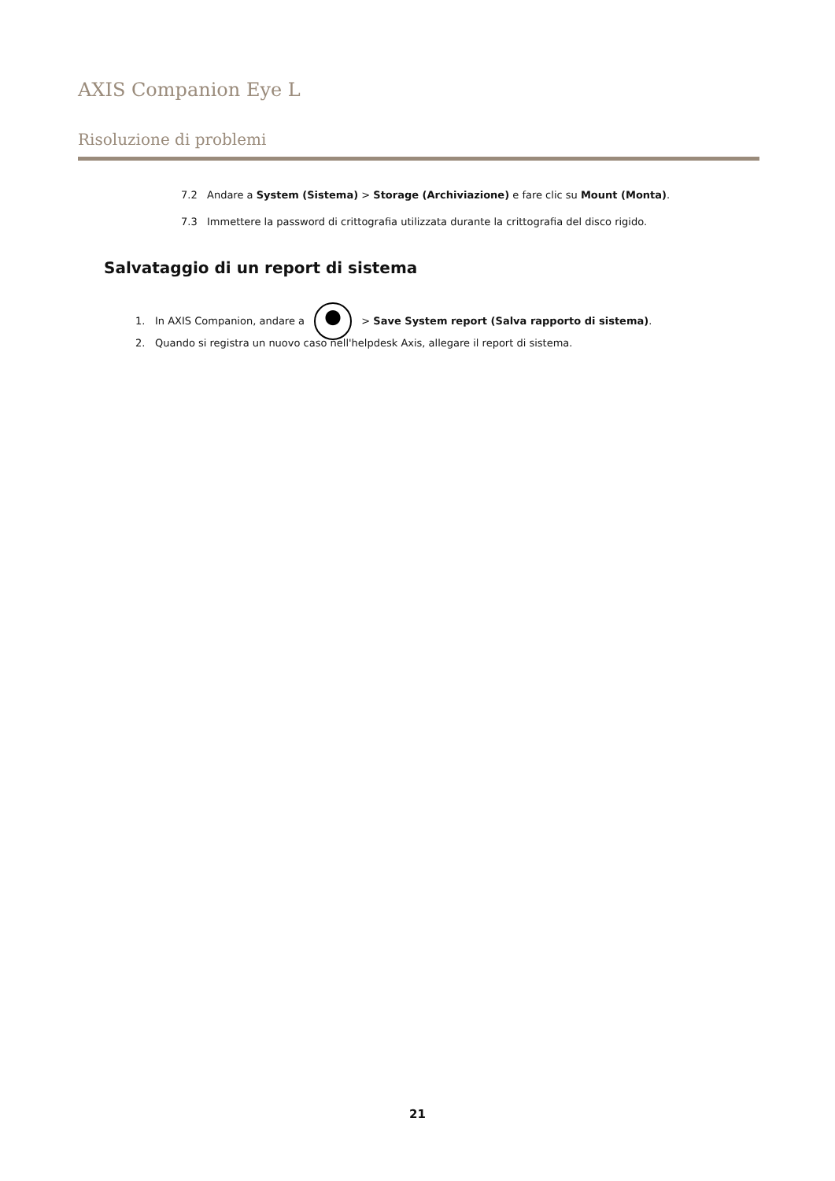AXIS Companion Eye L
Risoluzione di problemi
7.2 Andare a System (Sistema) > Storage (Archiviazione) e fare clic su Mount (Monta).
7.3 Immettere la password di crittografia utilizzata durante la crittografia del disco rigido.
Salvataggio di un report di sistema
1. In AXIS Companion, andare a > Save System report (Salva rapporto di sistema).
2. Quando si registra un nuovo caso nell'helpdesk Axis, allegare il report di sistema.
21